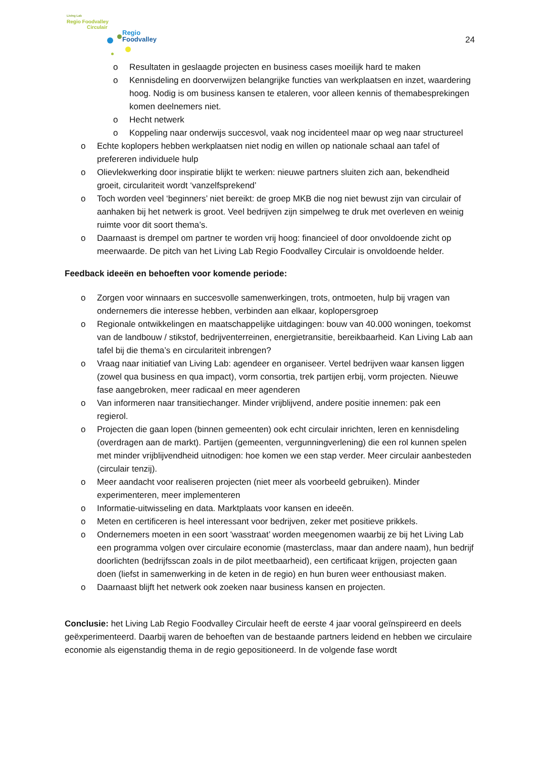Living Lab
Regio Foodvalley
Circulair
Regio
Foodvalley
24
o Resultaten in geslaagde projecten en business cases moeilijk hard te maken
o Kennisdeling en doorverwijzen belangrijke functies van werkplaatsen en inzet, waardering hoog. Nodig is om business kansen te etaleren, voor alleen kennis of themabesprekingen komen deelnemers niet.
o Hecht netwerk
o Koppeling naar onderwijs succesvol, vaak nog incidenteel maar op weg naar structureel
o Echte koplopers hebben werkplaatsen niet nodig en willen op nationale schaal aan tafel of prefereren individuele hulp
o Olievlekwerking door inspiratie blijkt te werken: nieuwe partners sluiten zich aan, bekendheid groeit, circulariteit wordt ‘vanzelfsprekend’
o Toch worden veel ‘beginners’ niet bereikt: de groep MKB die nog niet bewust zijn van circulair of aanhaken bij het netwerk is groot. Veel bedrijven zijn simpelweg te druk met overleven en weinig ruimte voor dit soort thema’s.
o Daarnaast is drempel om partner te worden vrij hoog: financieel of door onvoldoende zicht op meerwaarde. De pitch van het Living Lab Regio Foodvalley Circulair is onvoldoende helder.
Feedback ideeën en behoeften voor komende periode:
o Zorgen voor winnaars en succesvolle samenwerkingen, trots, ontmoeten, hulp bij vragen van ondernemers die interesse hebben, verbinden aan elkaar, koplopersgroep
o Regionale ontwikkelingen en maatschappelijke uitdagingen: bouw van 40.000 woningen, toekomst van de landbouw / stikstof, bedrijventerreinen, energietransitie, bereikbaarheid. Kan Living Lab aan tafel bij die thema’s en circulariteit inbrengen?
o Vraag naar initiatief van Living Lab: agendeer en organiseer. Vertel bedrijven waar kansen liggen (zowel qua business en qua impact), vorm consortia, trek partijen erbij, vorm projecten. Nieuwe fase aangebroken, meer radicaal en meer agenderen
o Van informeren naar transitiechanger. Minder vrijblijvend, andere positie innemen: pak een regierol.
o Projecten die gaan lopen (binnen gemeenten) ook echt circulair inrichten, leren en kennisdeling (overdragen aan de markt). Partijen (gemeenten, vergunningverlening) die een rol kunnen spelen met minder vrijblijvendheid uitnodigen: hoe komen we een stap verder. Meer circulair aanbesteden (circulair tenzij).
o Meer aandacht voor realiseren projecten (niet meer als voorbeeld gebruiken). Minder experimenteren, meer implementeren
o Informatie-uitwisseling en data. Marktplaats voor kansen en ideeën.
o Meten en certificeren is heel interessant voor bedrijven, zeker met positieve prikkels.
o Ondernemers moeten in een soort 'wasstraat’ worden meegenomen waarbij ze bij het Living Lab een programma volgen over circulaire economie (masterclass, maar dan andere naam), hun bedrijf doorlichten (bedrijfsscan zoals in de pilot meetbaarheid), een certificaat krijgen, projecten gaan doen (liefst in samenwerking in de keten in de regio) en hun buren weer enthousiast maken.
o Daarnaast blijft het netwerk ook zoeken naar business kansen en projecten.
Conclusie: het Living Lab Regio Foodvalley Circulair heeft de eerste 4 jaar vooral geïnspireerd en deels geëxperimenteerd. Daarbij waren de behoeften van de bestaande partners leidend en hebben we circulaire economie als eigenstandig thema in de regio gepositioneerd. In de volgende fase wordt